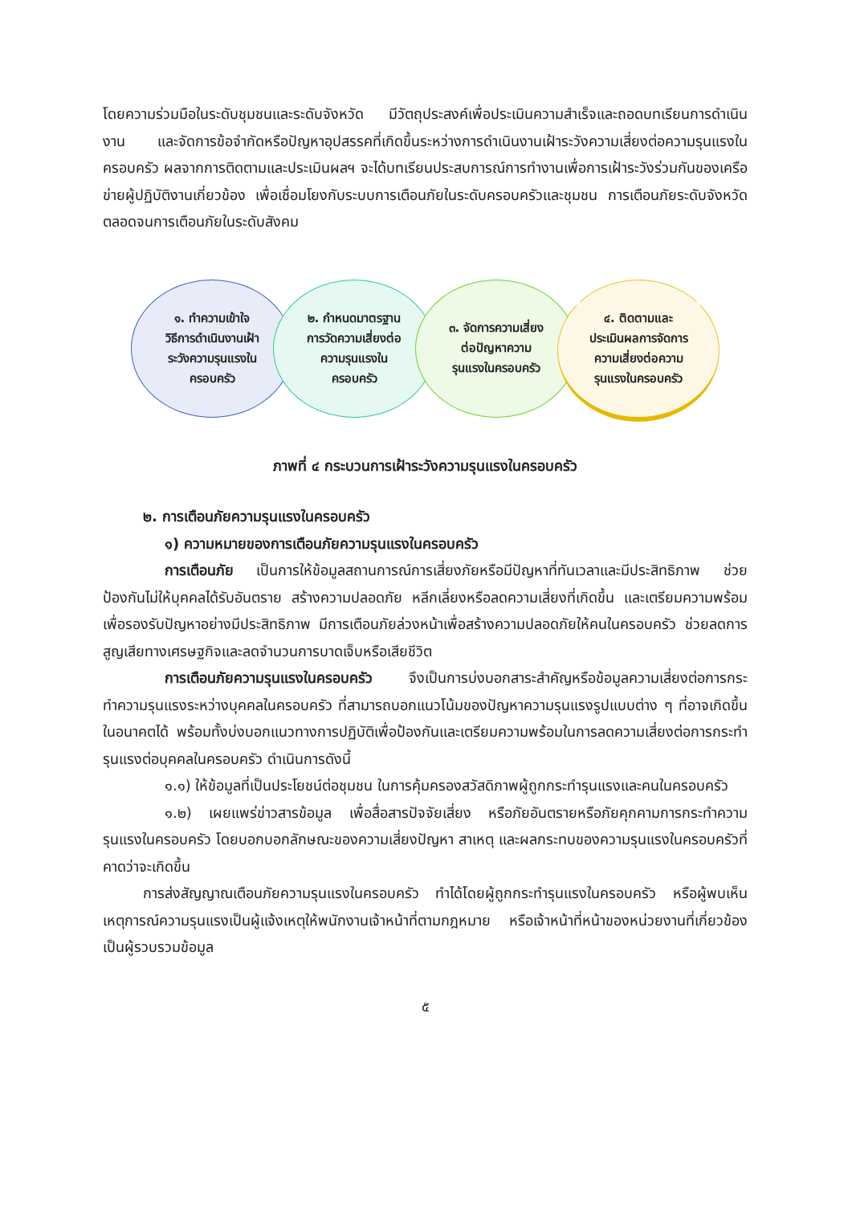โดยความร่วมมือในระดับชุมชนและระดับจังหวัด มีวัตถุประสงค์เพื่อประเมินความสำเร็จและถอดบทเรียนการดำเนินงาน และจัดการข้อจำกัดหรือปัญหาอุปสรรคที่เกิดขึ้นระหว่างการดำเนินงานเฝ้าระวังความเสี่ยงต่อความรุนแรงในครอบครัว ผลจากการติดตามและประเมินผลฯ จะได้บทเรียนประสบการณ์การทำงานเพื่อการเฝ้าระวังร่วมกันของเครือข่ายผู้ปฏิบัติงานเกี่ยวข้อง เพื่อเชื่อมโยงกับระบบการเตือนภัยในระดับครอบครัวและชุมชน การเตือนภัยระดับจังหวัด ตลอดจนการเตือนภัยในระดับสังคม
๑. ทำความเข้าใจ
วิธีการดำเนินงานเฝ้า
ระวังความรุนแรงใน
ครอบครัว
๒. กำหนดมาตรฐาน
การวัดความเสี่ยงต่อ
ความรุนแรงใน
ครอบครัว
๓. จัดการความเสี่ยง
ต่อปัญหาความ
รุนแรงในครอบครัว
๔. ติดตามและ
ประเมินผลการจัดการ
ความเสี่ยงต่อความ
รุนแรงในครอบครัว
ภาพที่ ๔ กระบวนการเฝ้าระวังความรุนแรงในครอบครัว
๒. การเตือนภัยความรุนแรงในครอบครัว
๑) ความหมายของการเตือนภัยความรุนแรงในครอบครัว
การเตือนภัย เป็นการให้ข้อมูลสถานการณ์การเสี่ยงภัยหรือมีปัญหาที่ทันเวลาและมีประสิทธิภาพ ช่วยป้องกันไม่ให้บุคคลได้รับอันตราย สร้างความปลอดภัย หลีกเลี่ยงหรือลดความเสี่ยงที่เกิดขึ้น และเตรียมความพร้อมเพื่อรองรับปัญหาอย่างมีประสิทธิภาพ มีการเตือนภัยล่วงหน้าเพื่อสร้างความปลอดภัยให้คนในครอบครัว ช่วยลดการสูญเสียทางเศรษฐกิจและลดจำนวนการบาดเจ็บหรือเสียชีวิต
การเตือนภัยความรุนแรงในครอบครัว จึงเป็นการบ่งบอกสาระสำคัญหรือข้อมูลความเสี่ยงต่อการกระทำความรุนแรงระหว่างบุคคลในครอบครัว ที่สามารถบอกแนวโน้มของปัญหาความรุนแรงรูปแบบต่าง ๆ ที่อาจเกิดขึ้นในอนาคตได้ พร้อมทั้งบ่งบอกแนวทางการปฏิบัติเพื่อป้องกันและเตรียมความพร้อมในการลดความเสี่ยงต่อการกระทำรุนแรงต่อบุคคลในครอบครัว ดำเนินการดังนี้
๑.๑) ให้ข้อมูลที่เป็นประโยชน์ต่อชุมชน ในการคุ้มครองสวัสดิภาพผู้ถูกกระทำรุนแรงและคนในครอบครัว
๑.๒) เผยแพร่ข่าวสารข้อมูล เพื่อสื่อสารปัจจัยเสี่ยง หรือภัยอันตรายหรือภัยคุกคามการกระทำความรุนแรงในครอบครัว โดยบอกบอกลักษณะของความเสี่ยงปัญหา สาเหตุ และผลกระทบของความรุนแรงในครอบครัวที่คาดว่าจะเกิดขึ้น
การส่งสัญญาณเตือนภัยความรุนแรงในครอบครัว ทำได้โดยผู้ถูกกระทำรุนแรงในครอบครัว หรือผู้พบเห็นเหตุการณ์ความรุนแรงเป็นผู้แจ้งเหตุให้พนักงานเจ้าหน้าที่ตามกฎหมาย หรือเจ้าหน้าที่หน้าของหน่วยงานที่เกี่ยวข้องเป็นผู้รวบรวมข้อมูล
๕